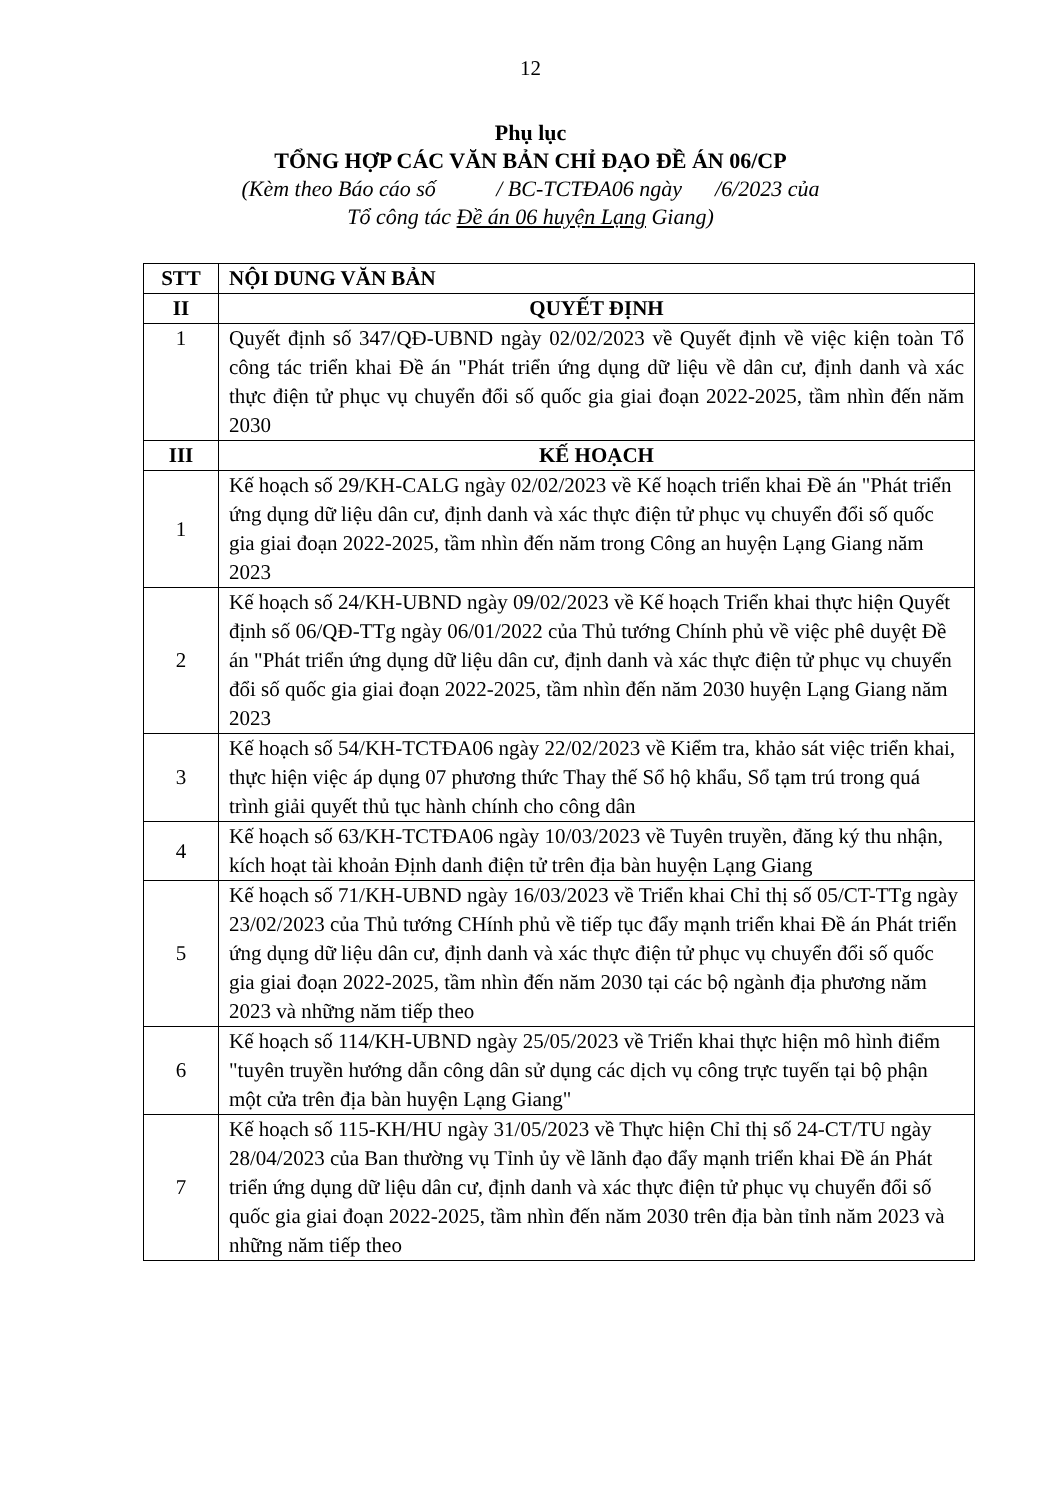12
Phụ lục
TỔNG HỢP CÁC VĂN BẢN CHỈ ĐẠO ĐỀ ÁN 06/CP
(Kèm theo Báo cáo số / BC-TCTĐA06 ngày /6/2023 của
Tổ công tác Đề án 06 huyện Lạng Giang)
| STT | NỘI DUNG VĂN BẢN |
| --- | --- |
| II | QUYẾT ĐỊNH |
| 1 | Quyết định số 347/QĐ-UBND ngày 02/02/2023 về Quyết định về việc kiện toàn Tổ công tác triển khai Đề án "Phát triển ứng dụng dữ liệu về dân cư, định danh và xác thực điện tử phục vụ chuyển đổi số quốc gia giai đoạn 2022-2025, tầm nhìn đến năm 2030 |
| III | KẾ HOẠCH |
| 1 | Kế hoạch số 29/KH-CALG ngày 02/02/2023 về Kế hoạch triển khai Đề án "Phát triển ứng dụng dữ liệu dân cư, định danh và xác thực điện tử phục vụ chuyển đổi số quốc gia giai đoạn 2022-2025, tầm nhìn đến năm trong Công an huyện Lạng Giang năm 2023 |
| 2 | Kế hoạch số 24/KH-UBND ngày 09/02/2023 về Kế hoạch Triển khai thực hiện Quyết định số 06/QĐ-TTg ngày 06/01/2022 của Thủ tướng Chính phủ về việc phê duyệt Đề án "Phát triển ứng dụng dữ liệu dân cư, định danh và xác thực điện tử phục vụ chuyển đổi số quốc gia giai đoạn 2022-2025, tầm nhìn đến năm 2030 huyện Lạng Giang năm 2023 |
| 3 | Kế hoạch số 54/KH-TCTĐA06 ngày 22/02/2023 về Kiểm tra, khảo sát việc triển khai, thực hiện việc áp dụng 07 phương thức Thay thế Sổ hộ khẩu, Sổ tạm trú trong quá trình giải quyết thủ tục hành chính cho công dân |
| 4 | Kế hoạch số 63/KH-TCTĐA06 ngày 10/03/2023 về Tuyên truyền, đăng ký thu nhận, kích hoạt tài khoản Định danh điện tử trên địa bàn huyện Lạng Giang |
| 5 | Kế hoạch số 71/KH-UBND ngày 16/03/2023 về Triển khai Chỉ thị số 05/CT-TTg ngày 23/02/2023 của Thủ tướng CHính phủ về tiếp tục đẩy mạnh triển khai Đề án Phát triển ứng dụng dữ liệu dân cư, định danh và xác thực điện tử phục vụ chuyển đổi số quốc gia giai đoạn 2022-2025, tầm nhìn đến năm 2030 tại các bộ ngành địa phương năm 2023 và những năm tiếp theo |
| 6 | Kế hoạch số 114/KH-UBND ngày 25/05/2023 về Triển khai thực hiện mô hình điểm "tuyên truyền hướng dẫn công dân sử dụng các dịch vụ công trực tuyến tại bộ phận một cửa trên địa bàn huyện Lạng Giang" |
| 7 | Kế hoạch số 115-KH/HU ngày 31/05/2023 về Thực hiện Chỉ thị số 24-CT/TU ngày 28/04/2023 của Ban thường vụ Tỉnh ủy về lãnh đạo đẩy mạnh triển khai Đề án Phát triển ứng dụng dữ liệu dân cư, định danh và xác thực điện tử phục vụ chuyển đổi số quốc gia giai đoạn 2022-2025, tầm nhìn đến năm 2030 trên địa bàn tỉnh năm 2023 và những năm tiếp theo |